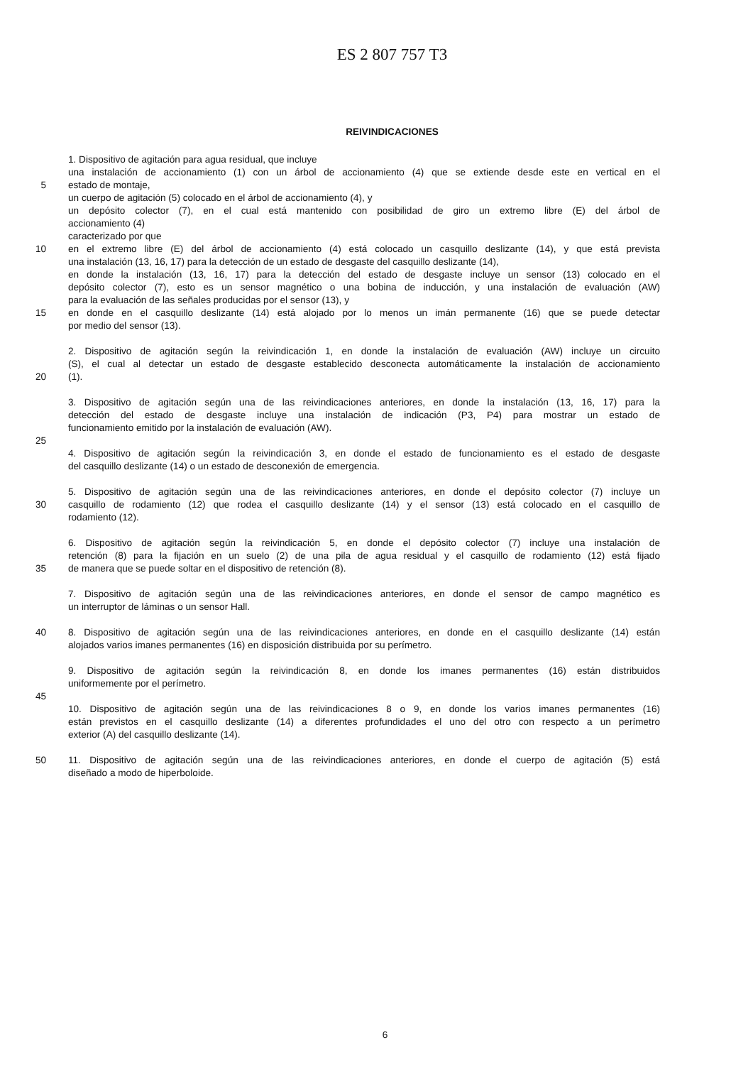ES 2 807 757 T3
REIVINDICACIONES
1. Dispositivo de agitación para agua residual, que incluye
una instalación de accionamiento (1) con un árbol de accionamiento (4) que se extiende desde este en vertical en el
5 estado de montaje,
un cuerpo de agitación (5) colocado en el árbol de accionamiento (4), y
un depósito colector (7), en el cual está mantenido con posibilidad de giro un extremo libre (E) del árbol de
accionamiento (4)
caracterizado por que
10 en el extremo libre (E) del árbol de accionamiento (4) está colocado un casquillo deslizante (14), y que está prevista
una instalación (13, 16, 17) para la detección de un estado de desgaste del casquillo deslizante (14),
en donde la instalación (13, 16, 17) para la detección del estado de desgaste incluye un sensor (13) colocado en el
depósito colector (7), esto es un sensor magnético o una bobina de inducción, y una instalación de evaluación (AW)
para la evaluación de las señales producidas por el sensor (13), y
15 en donde en el casquillo deslizante (14) está alojado por lo menos un imán permanente (16) que se puede detectar
por medio del sensor (13).
2. Dispositivo de agitación según la reivindicación 1, en donde la instalación de evaluación (AW) incluye un circuito
(S), el cual al detectar un estado de desgaste establecido desconecta automáticamente la instalación de accionamiento
20 (1).
3. Dispositivo de agitación según una de las reivindicaciones anteriores, en donde la instalación (13, 16, 17) para la
detección del estado de desgaste incluye una instalación de indicación (P3, P4) para mostrar un estado de
funcionamiento emitido por la instalación de evaluación (AW).
25
4. Dispositivo de agitación según la reivindicación 3, en donde el estado de funcionamiento es el estado de desgaste
del casquillo deslizante (14) o un estado de desconexión de emergencia.
5. Dispositivo de agitación según una de las reivindicaciones anteriores, en donde el depósito colector (7) incluye un
30 casquillo de rodamiento (12) que rodea el casquillo deslizante (14) y el sensor (13) está colocado en el casquillo de
rodamiento (12).
6. Dispositivo de agitación según la reivindicación 5, en donde el depósito colector (7) incluye una instalación de
retención (8) para la fijación en un suelo (2) de una pila de agua residual y el casquillo de rodamiento (12) está fijado
35 de manera que se puede soltar en el dispositivo de retención (8).
7. Dispositivo de agitación según una de las reivindicaciones anteriores, en donde el sensor de campo magnético es
un interruptor de láminas o un sensor Hall.
40 8. Dispositivo de agitación según una de las reivindicaciones anteriores, en donde en el casquillo deslizante (14) están
alojados varios imanes permanentes (16) en disposición distribuida por su perímetro.
9. Dispositivo de agitación según la reivindicación 8, en donde los imanes permanentes (16) están distribuidos
uniformemente por el perímetro.
45
10. Dispositivo de agitación según una de las reivindicaciones 8 o 9, en donde los varios imanes permanentes (16)
están previstos en el casquillo deslizante (14) a diferentes profundidades el uno del otro con respecto a un perímetro
exterior (A) del casquillo deslizante (14).
50 11. Dispositivo de agitación según una de las reivindicaciones anteriores, en donde el cuerpo de agitación (5) está
diseñado a modo de hiperboloide.
6